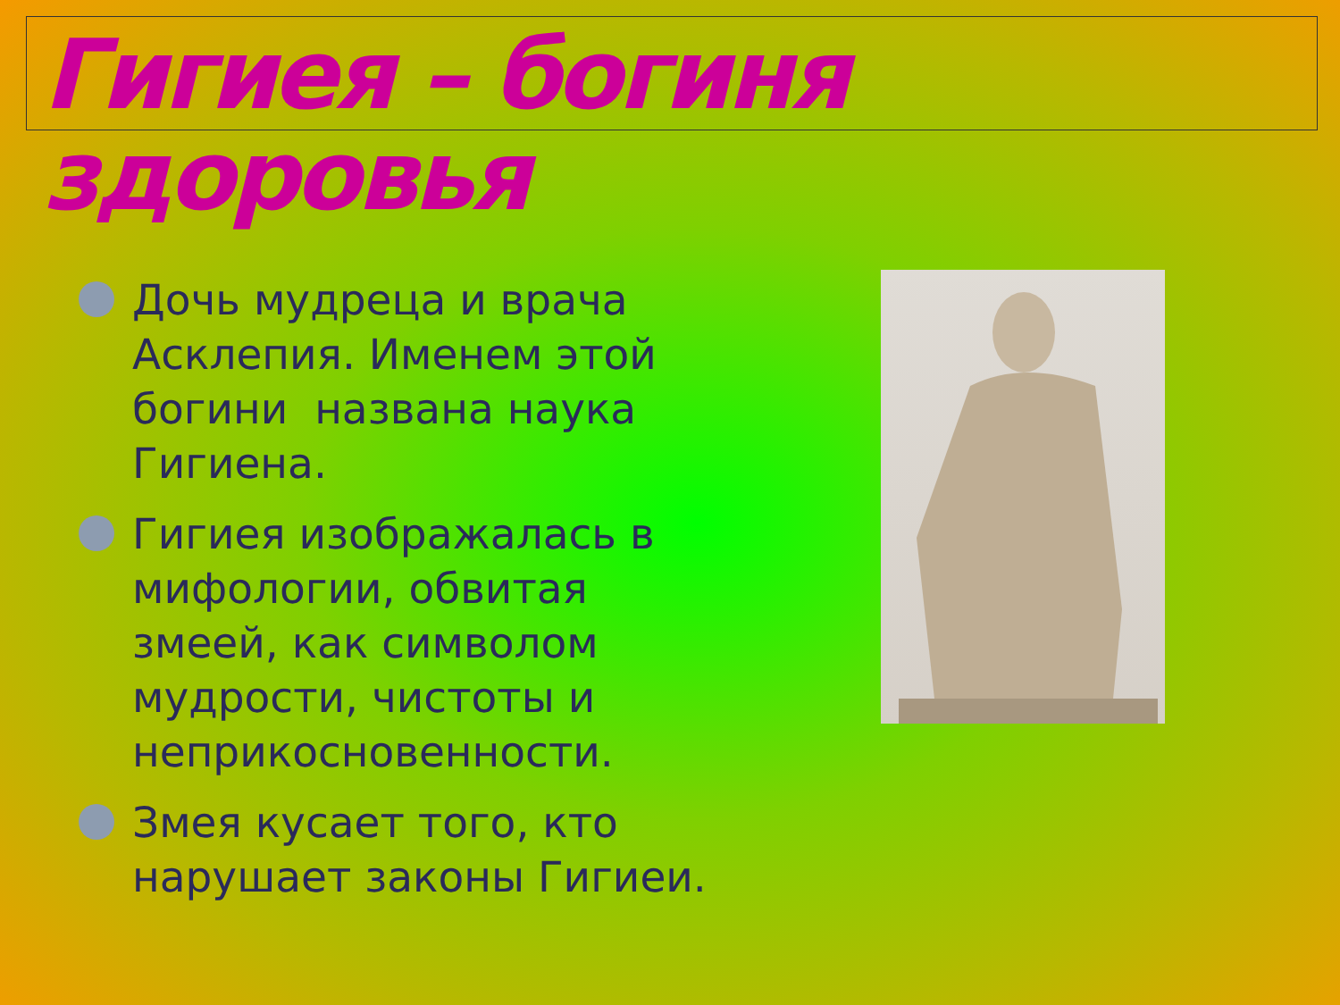Гигиея – богиня здоровья
Дочь мудреца и врача Асклепия. Именем этой богини названа наука Гигиена.
Гигиея изображалась в мифологии, обвитая змеей, как символом мудрости, чистоты и неприкосновенности.
Змея кусает того, кто нарушает законы Гигиеи.